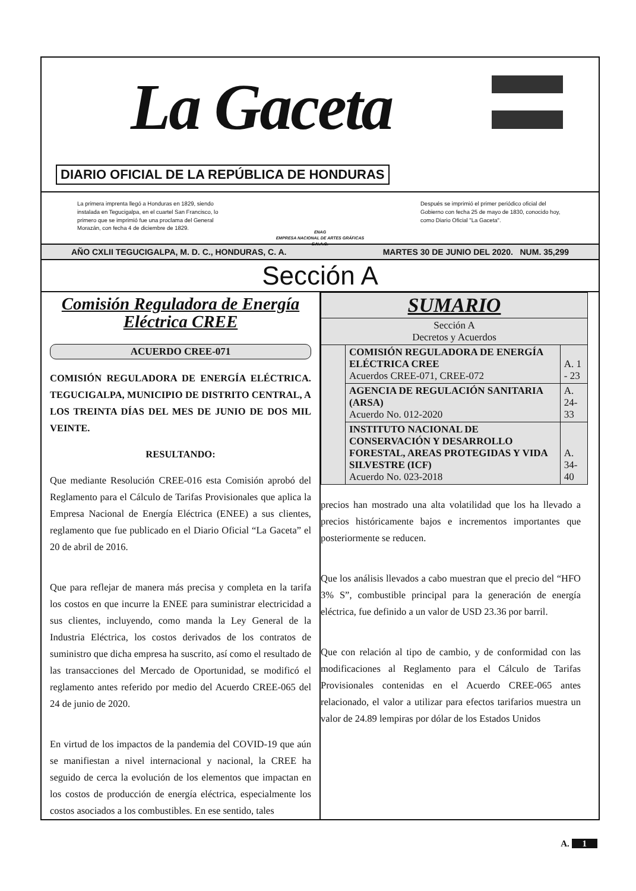La Gaceta
DIARIO OFICIAL DE LA REPÚBLICA DE HONDURAS
La primera imprenta llegó a Honduras en 1829, siendo instalada en Tegucigalpa, en el cuartel San Francisco, lo primero que se imprimió fue una proclama del General Morazán, con fecha 4 de diciembre de 1829.
ENAG
EMPRESA NACIONAL DE ARTES GRÁFICAS
E.N.A.G.
Después se imprimió el primer periódico oficial del Gobierno con fecha 25 de mayo de 1830, conocido hoy, como Diario Oficial "La Gaceta".
AÑO CXLII TEGUCIGALPA, M. D. C., HONDURAS, C. A. MARTES 30 DE JUNIO DEL 2020. NUM. 35,299
Sección A
Comisión Reguladora de Energía Eléctrica CREE
ACUERDO CREE-071
COMISIÓN REGULADORA DE ENERGÍA ELÉCTRICA. TEGUCIGALPA, MUNICIPIO DE DISTRITO CENTRAL, A LOS TREINTA DÍAS DEL MES DE JUNIO DE DOS MIL VEINTE.
RESULTANDO:
Que mediante Resolución CREE-016 esta Comisión aprobó del Reglamento para el Cálculo de Tarifas Provisionales que aplica la Empresa Nacional de Energía Eléctrica (ENEE) a sus clientes, reglamento que fue publicado en el Diario Oficial “La Gaceta” el 20 de abril de 2016.
Que para reflejar de manera más precisa y completa en la tarifa los costos en que incurre la ENEE para suministrar electricidad a sus clientes, incluyendo, como manda la Ley General de la Industria Eléctrica, los costos derivados de los contratos de suministro que dicha empresa ha suscrito, así como el resultado de las transacciones del Mercado de Oportunidad, se modificó el reglamento antes referido por medio del Acuerdo CREE-065 del 24 de junio de 2020.
En virtud de los impactos de la pandemia del COVID-19 que aún se manifiestan a nivel internacional y nacional, la CREE ha seguido de cerca la evolución de los elementos que impactan en los costos de producción de energía eléctrica, especialmente los costos asociados a los combustibles. En ese sentido, tales
| SUMARIO | | |
| --- | --- | --- |
| Sección A Decretos y Acuerdos | | |
| | COMISIÓN REGULADORA DE ENERGÍA ELÉCTRICA CREE Acuerdos CREE-071, CREE-072 | A. 1 - 23 |
| | AGENCIA DE REGULACIÓN SANITARIA (ARSA) Acuerdo No. 012-2020 | A. 24- 33 |
| | INSTITUTO NACIONAL DE CONSERVACIÓN Y DESARROLLO FORESTAL, AREAS PROTEGIDAS Y VIDA SILVESTRE (ICF) Acuerdo No. 023-2018 | A. 34- 40 |
precios han mostrado una alta volatilidad que los ha llevado a precios históricamente bajos e incrementos importantes que posteriormente se reducen.
Que los análisis llevados a cabo muestran que el precio del “HFO 3% S”, combustible principal para la generación de energía eléctrica, fue definido a un valor de USD 23.36 por barril.
Que con relación al tipo de cambio, y de conformidad con las modificaciones al Reglamento para el Cálculo de Tarifas Provisionales contenidas en el Acuerdo CREE-065 antes relacionado, el valor a utilizar para efectos tarifarios muestra un valor de 24.89 lempiras por dólar de los Estados Unidos
A. 1